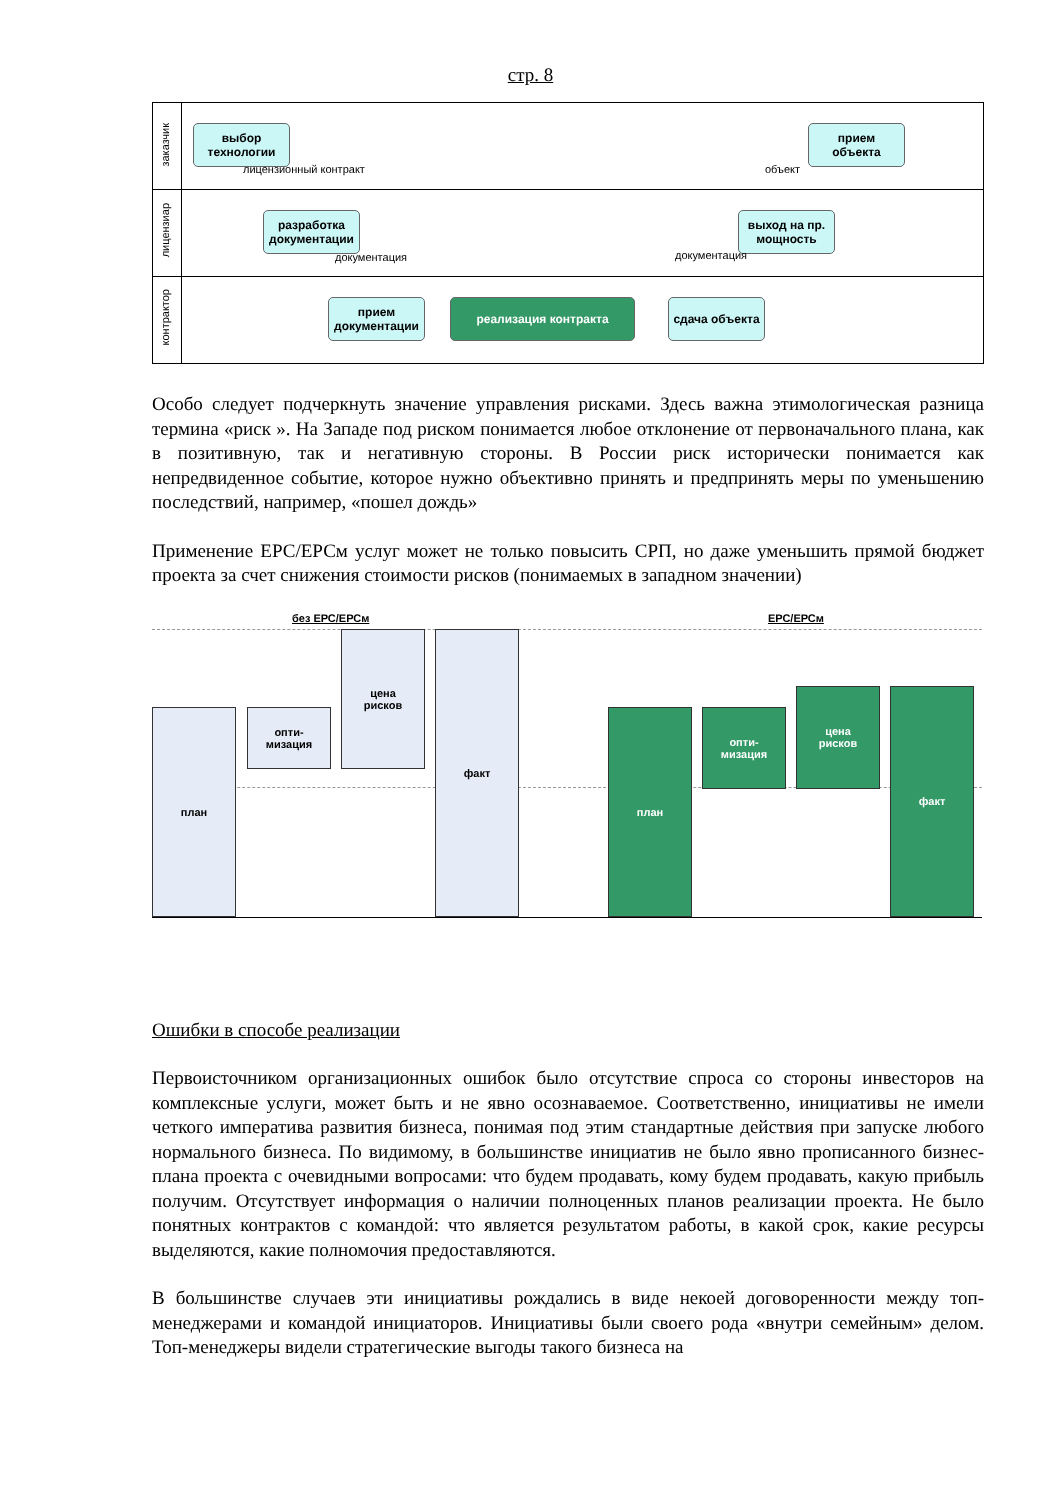стр. 8
заказчик
лицензиар
контрактор
выбор
технологии
лицензионный контракт
прием
объекта
объект
разработка
документации
документация
выход на пр.
мощность
документация
прием
документации
реализация контракта сдача объекта
Особо следует подчеркнуть значение управления рисками. Здесь важна этимологическая разница термина «риск ». На Западе под риском понимается любое отклонение от первоначального плана, как в позитивную, так и негативную стороны. В России риск исторически понимается как непредвиденное событие, которое нужно объективно принять и предпринять меры по уменьшению последствий, например, «пошел дождь»
Применение ЕРС/ЕРСм услуг может не только повысить СРП, но даже уменьшить прямой бюджет проекта за счет снижения стоимости рисков (понимаемых в западном значении)
без ЕРС/ЕРСм ЕРС/ЕРСм
план
опти-
мизация
цена
рисков
факт
план
опти-
мизация
цена
рисков
факт
Ошибки в способе реализации
Первоисточником организационных ошибок было отсутствие спроса со стороны инвесторов на комплексные услуги, может быть и не явно осознаваемое. Соответственно, инициативы не имели четкого императива развития бизнеса, понимая под этим стандартные действия при запуске любого нормального бизнеса. По видимому, в большинстве инициатив не было явно прописанного бизнес-плана проекта с очевидными вопросами: что будем продавать, кому будем продавать, какую прибыль получим. Отсутствует информация о наличии полноценных планов реализации проекта. Не было понятных контрактов с командой: что является результатом работы, в какой срок, какие ресурсы выделяются, какие полномочия предоставляются.
В большинстве случаев эти инициативы рождались в виде некоей договоренности между топ-менеджерами и командой инициаторов. Инициативы были своего рода «внутри семейным» делом. Топ-менеджеры видели стратегические выгоды такого бизнеса на